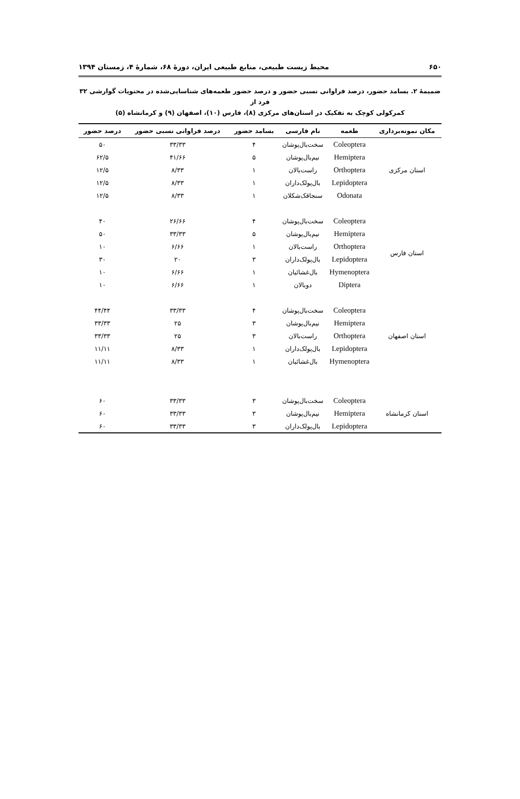۶۵۰ محیط زیست طبیعی، منابع طبیعی ایران، دورهٔ ۶۸، شمارهٔ ۴، زمستان ۱۳۹۴
ضمیمهٔ ۲. بسامد حضور، درصد فراوانی نسبی حضور و درصد حضور طعمه‌های شناسایی‌شده در محتویات گوارشی ۳۲ فرد از
کمرکولی کوچک به تفکیک در استان‌های مرکزی (۸)، فارس (۱۰)، اصفهان (۹) و کرمانشاه (۵)
| مکان نمونه‌برداری | طعمه | نام فارسی | بسامد حضور | درصد فراوانی نسبی حضور | درصد حضور |
| --- | --- | --- | --- | --- | --- |
| استان مرکزی | Coleoptera | سخت‌بال‌پوشان | ۴ | ۳۳/۳۳ | ۵۰ |
| | Hemiptera | نیم‌بال‌پوشان | ۵ | ۴۱/۶۶ | ۶۲/۵ |
| | Orthoptera | راست‌بالان | ۱ | ۸/۳۳ | ۱۲/۵ |
| | Lepidoptera | بال‌پولک‌داران | ۱ | ۸/۳۳ | ۱۲/۵ |
| | Odonata | سنجاقک‌شکلان | ۱ | ۸/۳۳ | ۱۲/۵ |
| استان فارس | Coleoptera | سخت‌بال‌پوشان | ۴ | ۲۶/۶۶ | ۴۰ |
| | Hemiptera | نیم‌بال‌پوشان | ۵ | ۳۳/۳۳ | ۵۰ |
| | Orthoptera | راست‌بالان | ۱ | ۶/۶۶ | ۱۰ |
| | Lepidoptera | بال‌پولک‌داران | ۳ | ۲۰ | ۳۰ |
| | Hymenoptera | بال‌غشائیان | ۱ | ۶/۶۶ | ۱۰ |
| | Diptera | دوبالان | ۱ | ۶/۶۶ | ۱۰ |
| استان اصفهان | Coleoptera | سخت‌بال‌پوشان | ۴ | ۳۳/۳۳ | ۴۴/۴۴ |
| | Hemiptera | نیم‌بال‌پوشان | ۳ | ۲۵ | ۳۳/۳۳ |
| | Orthoptera | راست‌بالان | ۳ | ۲۵ | ۳۳/۳۳ |
| | Lepidoptera | بال‌پولک‌داران | ۱ | ۸/۳۳ | ۱۱/۱۱ |
| | Hymenoptera | بال‌غشائیان | ۱ | ۸/۳۳ | ۱۱/۱۱ |
| استان کرمانشاه | Coleoptera | سخت‌بال‌پوشان | ۳ | ۳۳/۳۳ | ۶۰ |
| | Hemiptera | نیم‌بال‌پوشان | ۳ | ۳۳/۳۳ | ۶۰ |
| | Lepidoptera | بال‌پولک‌داران | ۳ | ۳۳/۳۳ | ۶۰ |